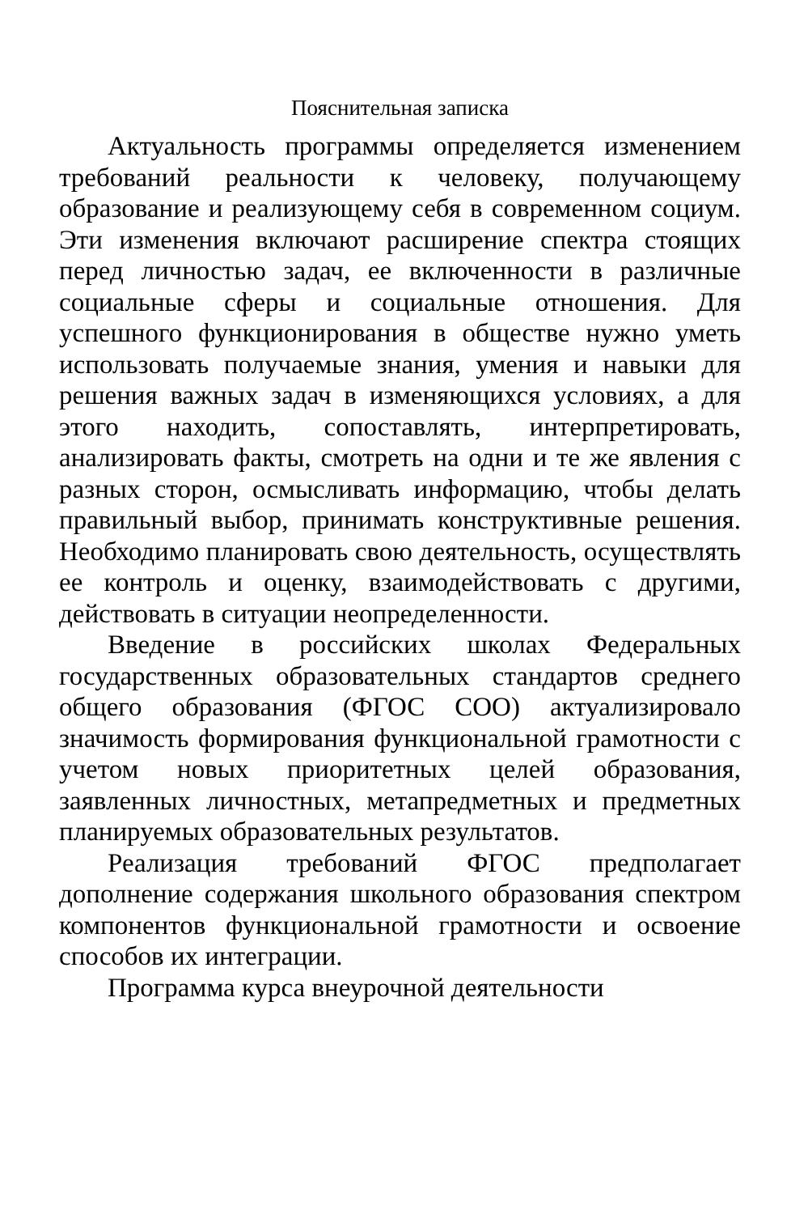Пояснительная записка
Актуальность программы определяется изменением требований реальности к человеку, получающему образование и реализующему себя в современном социум. Эти изменения включают расширение спектра стоящих перед личностью задач, ее включенности в различные социальные сферы и социальные отношения. Для успешного функционирования в обществе нужно уметь использовать получаемые знания, умения и навыки для решения важных задач в изменяющихся условиях, а для этого находить, сопоставлять, интерпретировать, анализировать факты, смотреть на одни и те же явления с разных сторон, осмысливать информацию, чтобы делать правильный выбор, принимать конструктивные решения. Необходимо планировать свою деятельность, осуществлять ее контроль и оценку, взаимодействовать с другими, действовать в ситуации неопределенности.
Введение в российских школах Федеральных государственных образовательных стандартов среднего общего образования (ФГОС СОО) актуализировало значимость формирования функциональной грамотности с учетом новых приоритетных целей образования, заявленных личностных, метапредметных и предметных планируемых образовательных результатов.
Реализация требований ФГОС предполагает дополнение содержания школьного образования спектром компонентов функциональной грамотности и освоение способов их интеграции.
Программа курса внеурочной деятельности